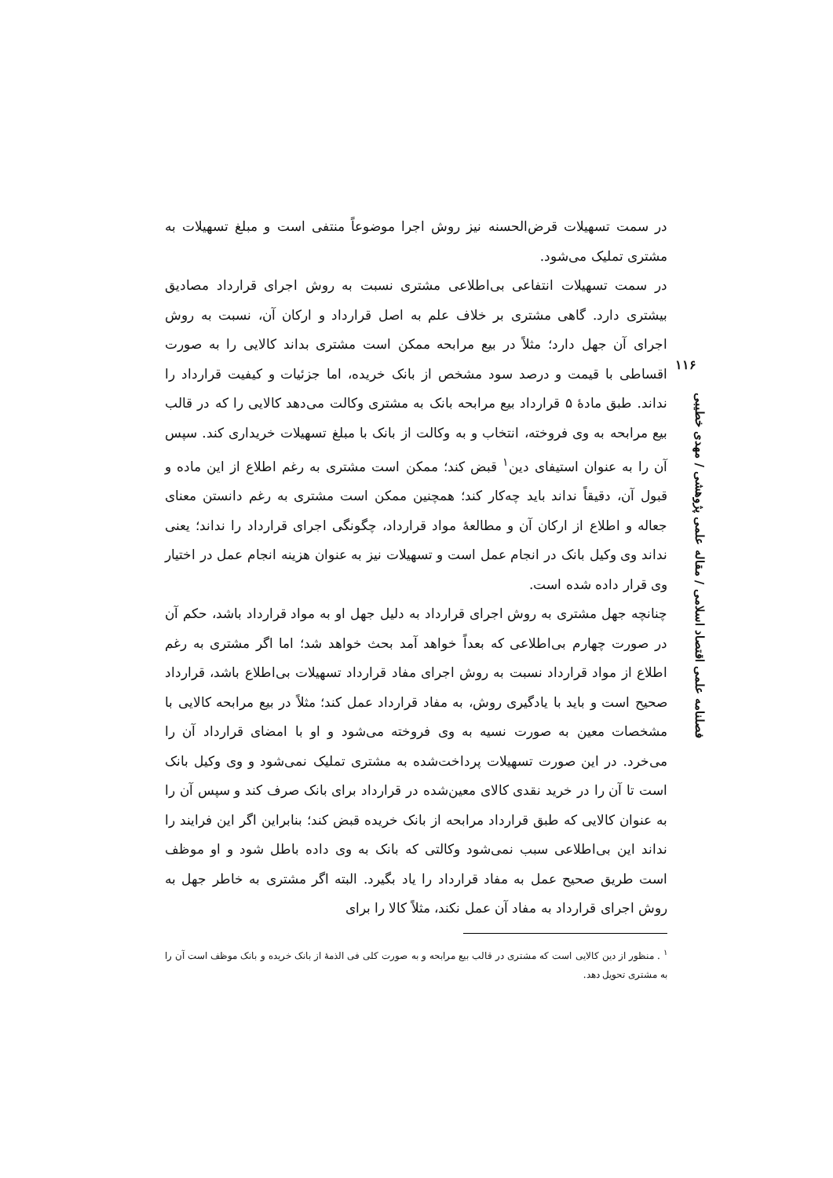در سمت تسهیلات قرض‌الحسنه نیز روش اجرا موضوعاً منتفی است و مبلغ تسهیلات به مشتری تملیک می‌شود.
در سمت تسهیلات انتفاعی بی‌اطلاعی مشتری نسبت به روش اجرای قرارداد مصادیق بیشتری دارد. گاهی مشتری بر خلاف علم به اصل قرارداد و ارکان آن، نسبت به روش اجرای آن جهل دارد؛ مثلاً در بیع مرابحه ممکن است مشتری بداند کالایی را به صورت اقساطی با قیمت و درصد سود مشخص از بانک خریده، اما جزئیات و کیفیت قرارداد را نداند. طبق مادهٔ ۵ قرارداد بیع مرابحه بانک به مشتری وکالت می‌دهد کالایی را که در قالب بیع مرابحه به وی فروخته، انتخاب و به وکالت از بانک با مبلغ تسهیلات خریداری کند. سپس آن را به عنوان استیفای دین<sup>۱</sup> قبض کند؛ ممکن است مشتری به رغم اطلاع از این ماده و قبول آن، دقیقاً نداند باید چه‌کار کند؛ همچنین ممکن است مشتری به رغم دانستن معنای جعاله و اطلاع از ارکان آن و مطالعهٔ مواد قرارداد، چگونگی اجرای قرارداد را نداند؛ یعنی نداند وی وکیل بانک در انجام عمل است و تسهیلات نیز به عنوان هزینه انجام عمل در اختیار وی قرار داده شده است.
چنانچه جهل مشتری به روش اجرای قرارداد به دلیل جهل او به مواد قرارداد باشد، حکم آن در صورت چهارم بی‌اطلاعی که بعداً خواهد آمد بحث خواهد شد؛ اما اگر مشتری به رغم اطلاع از مواد قرارداد نسبت به روش اجرای مفاد قرارداد تسهیلات بی‌اطلاع باشد، قرارداد صحیح است و باید با یادگیری روش، به مفاد قرارداد عمل کند؛ مثلاً در بیع مرابحه کالایی با مشخصات معین به صورت نسیه به وی فروخته می‌شود و او با امضای قرارداد آن را می‌خرد. در این صورت تسهیلات پرداخت‌شده به مشتری تملیک نمی‌شود و وی وکیل بانک است تا آن را در خرید نقدی کالای معین‌شده در قرارداد برای بانک صرف کند و سپس آن را به عنوان کالایی که طبق قرارداد مرابحه از بانک خریده قبض کند؛ بنابراین اگر این فرایند را نداند این بی‌اطلاعی سبب نمی‌شود وکالتی که بانک به وی داده باطل شود و او موظف است طریق صحیح عمل به مفاد قرارداد را یاد بگیرد. البته اگر مشتری به خاطر جهل به روش اجرای قرارداد به مفاد آن عمل نکند، مثلاً کالا را برای
<sup>۱</sup> . منظور از دین کالایی است که مشتری در قالب بیع مرابحه و به صورت کلی فی الذمهٔ از بانک خریده و بانک موظف است آن را به مشتری تحویل دهد.
۱۱۶
فصلنامه علمی اقتصاد اسلامی / مقاله علمی پژوهشی / مهدی خطیبی